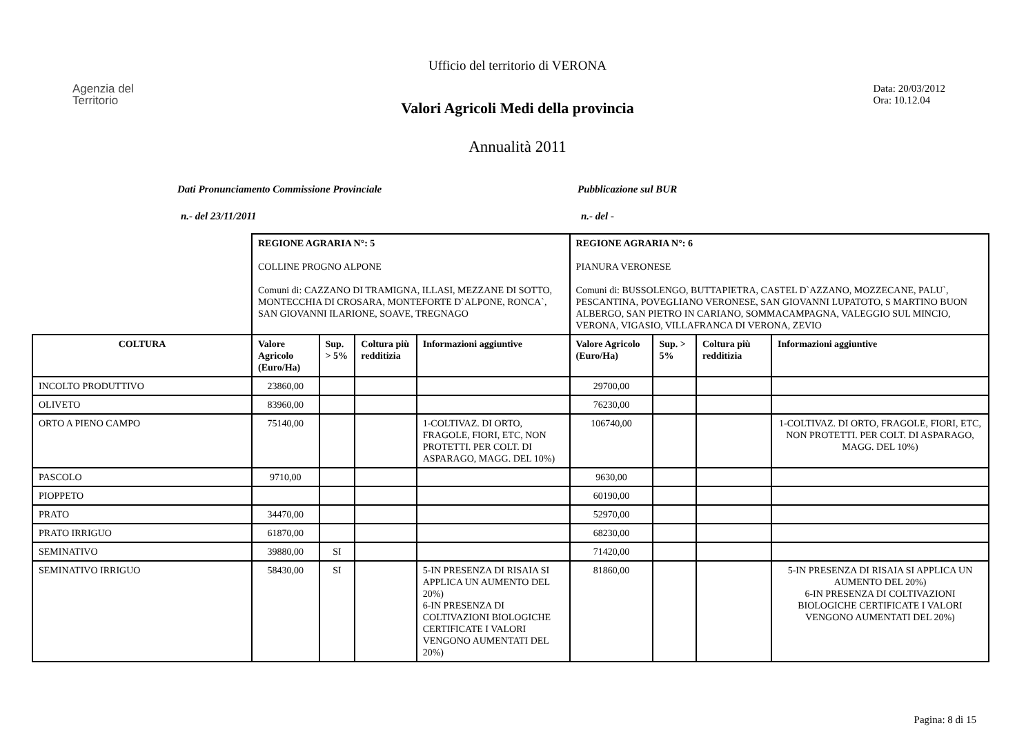Ufficio del territorio di VERONA
Agenzia del
Territorio
Data: 20/03/2012
Ora: 10.12.04
Valori Agricoli Medi della provincia
Annualità 2011
Dati Pronunciamento Commissione Provinciale Pubblicazione sul BUR
n.- del 23/11/2011 n.- del -
| | REGIONE AGRARIA N°: 5 COLLINE PROGNO ALPONE Comuni di: CAZZANO DI TRAMIGNA, ILLASI, MEZZANE DI SOTTO, MONTECCHIA DI CROSARA, MONTEFORTE D`ALPONE, RONCA`, SAN GIOVANNI ILARIONE, SOAVE, TREGNAGO | | | | REGIONE AGRARIA N°: 6 PIANURA VERONESE Comuni di: BUSSOLENGO, BUTTAPIETRA, CASTEL D`AZZANO, MOZZECANE, PALU`, PESCANTINA, POVEGLIANO VERONESE, SAN GIOVANNI LUPATOTO, S MARTINO BUON ALBERGO, SAN PIETRO IN CARIANO, SOMMACAMPAGNA, VALEGGIO SUL MINCIO, VERONA, VIGASIO, VILLAFRANCA DI VERONA, ZEVIO | | | |
| COLTURA | Valore Agricolo (Euro/Ha) | Sup. > 5% | Coltura più redditizia | Informazioni aggiuntive | Valore Agricolo (Euro/Ha) | Sup. > 5% | Coltura più redditizia | Informazioni aggiuntive |
| INCOLTO PRODUTTIVO | 23860,00 | | | | 29700,00 | | | |
| OLIVETO | 83960,00 | | | | 76230,00 | | | |
| ORTO A PIENO CAMPO | 75140,00 | | | 1-COLTIVAZ. DI ORTO, FRAGOLE, FIORI, ETC, NON PROTETTI. PER COLT. DI ASPARAGO, MAGG. DEL 10%) | 106740,00 | | | 1-COLTIVAZ. DI ORTO, FRAGOLE, FIORI, ETC, NON PROTETTI. PER COLT. DI ASPARAGO, MAGG. DEL 10%) |
| PASCOLO | 9710,00 | | | | 9630,00 | | | |
| PIOPPETO | | | | | 60190,00 | | | |
| PRATO | 34470,00 | | | | 52970,00 | | | |
| PRATO IRRIGUO | 61870,00 | | | | 68230,00 | | | |
| SEMINATIVO | 39880,00 | SI | | | 71420,00 | | | |
| SEMINATIVO IRRIGUO | 58430,00 | SI | | 5-IN PRESENZA DI RISAIA SI APPLICA UN AUMENTO DEL 20%) 6-IN PRESENZA DI COLTIVAZIONI BIOLOGICHE CERTIFICATE I VALORI VENGONO AUMENTATI DEL 20%) | 81860,00 | | | 5-IN PRESENZA DI RISAIA SI APPLICA UN AUMENTO DEL 20%) 6-IN PRESENZA DI COLTIVAZIONI BIOLOGICHE CERTIFICATE I VALORI VENGONO AUMENTATI DEL 20%) |
Pagina: 8 di 15